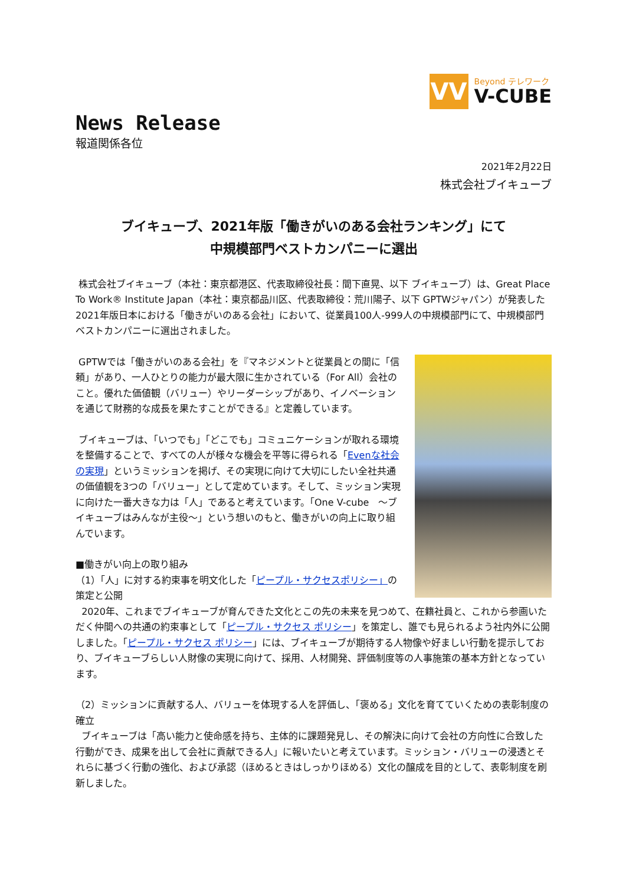VV
Beyond テレワーク
V-CUBE
News Release
報道関係各位
2021年2月22日
株式会社ブイキューブ
ブイキューブ、2021年版「働きがいのある会社ランキング」にて
中規模部門ベストカンパニーに選出
株式会社ブイキューブ（本社：東京都港区、代表取締役社長：間下直晃、以下 ブイキューブ）は、Great Place To Work® Institute Japan（本社：東京都品川区、代表取締役：荒川陽子、以下 GPTWジャパン）が発表した2021年版日本における「働きがいのある会社」において、従業員100人-999人の中規模部門にて、中規模部門ベストカンパニーに選出されました。
GPTWでは「働きがいのある会社」を『マネジメントと従業員との間に「信頼」があり、一人ひとりの能力が最大限に生かされている（For All）会社のこと。優れた価値観（バリュー）やリーダーシップがあり、イノベーションを通じて財務的な成長を果たすことができる』と定義しています。
ブイキューブは、「いつでも」「どこでも」コミュニケーションが取れる環境を整備することで、すべての人が様々な機会を平等に得られる「Evenな社会の実現」というミッションを掲げ、その実現に向けて大切にしたい全社共通の価値観を3つの「バリュー」として定めています。そして、ミッション実現に向けた一番大きな力は「人」であると考えています。「One V-cube　～ブイキューブはみんなが主役～」という想いのもと、働きがいの向上に取り組んでいます。
■働きがい向上の取り組み
（1）「人」に対する約束事を明文化した「ピープル・サクセスポリシー」の策定と公開
2020年、これまでブイキューブが育んできた文化とこの先の未来を見つめて、在籍社員と、これから参画いただく仲間への共通の約束事として「ピープル・サクセス ポリシー」を策定し、誰でも見られるよう社内外に公開しました。「ピープル・サクセス ポリシー」には、ブイキューブが期待する人物像や好ましい行動を提示しており、ブイキューブらしい人財像の実現に向けて、採用、人材開発、評価制度等の人事施策の基本方針となっています。
（2）ミッションに貢献する人、バリューを体現する人を評価し、「褒める」文化を育てていくための表彰制度の確立
ブイキューブは「高い能力と使命感を持ち、主体的に課題発見し、その解決に向けて会社の方向性に合致した行動ができ、成果を出して会社に貢献できる人」に報いたいと考えています。ミッション・バリューの浸透とそれらに基づく行動の強化、および承認（ほめるときはしっかりほめる）文化の醸成を目的として、表彰制度を刷新しました。